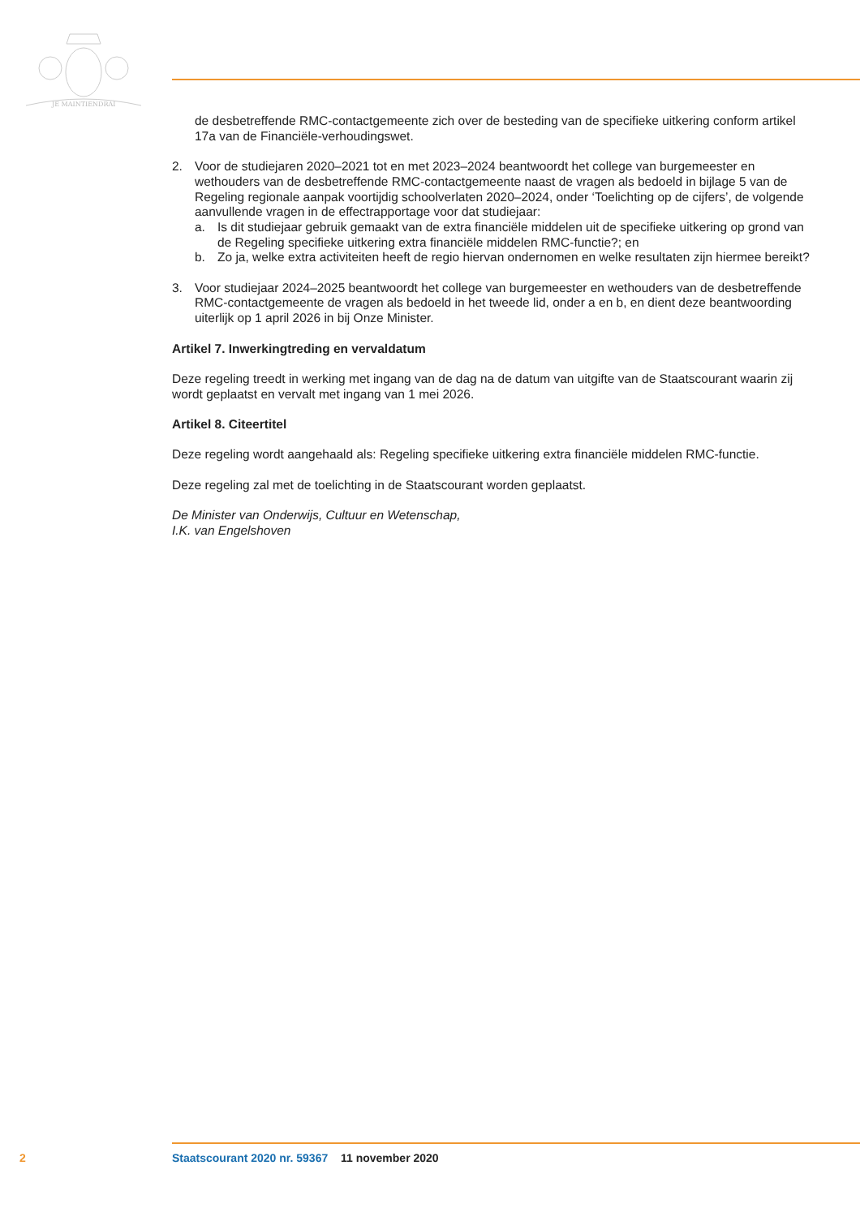JE MAINTIENDRAI
de desbetreffende RMC-contactgemeente zich over de besteding van de specifieke uitkering conform artikel 17a van de Financiële-verhoudingswet.
2. Voor de studiejaren 2020–2021 tot en met 2023–2024 beantwoordt het college van burgemeester en wethouders van de desbetreffende RMC-contactgemeente naast de vragen als bedoeld in bijlage 5 van de Regeling regionale aanpak voortijdig schoolverlaten 2020–2024, onder ‘Toelichting op de cijfers’, de volgende aanvullende vragen in de effectrapportage voor dat studiejaar:
a. Is dit studiejaar gebruik gemaakt van de extra financiële middelen uit de specifieke uitkering op grond van de Regeling specifieke uitkering extra financiële middelen RMC-functie?; en
b. Zo ja, welke extra activiteiten heeft de regio hiervan ondernomen en welke resultaten zijn hiermee bereikt?
3. Voor studiejaar 2024–2025 beantwoordt het college van burgemeester en wethouders van de desbetreffende RMC-contactgemeente de vragen als bedoeld in het tweede lid, onder a en b, en dient deze beantwoording uiterlijk op 1 april 2026 in bij Onze Minister.
Artikel 7. Inwerkingtreding en vervaldatum
Deze regeling treedt in werking met ingang van de dag na de datum van uitgifte van de Staatscourant waarin zij wordt geplaatst en vervalt met ingang van 1 mei 2026.
Artikel 8. Citeertitel
Deze regeling wordt aangehaald als: Regeling specifieke uitkering extra financiële middelen RMC-functie.
Deze regeling zal met de toelichting in de Staatscourant worden geplaatst.
De Minister van Onderwijs, Cultuur en Wetenschap,
I.K. van Engelshoven
2 Staatscourant 2020 nr. 59367 11 november 2020